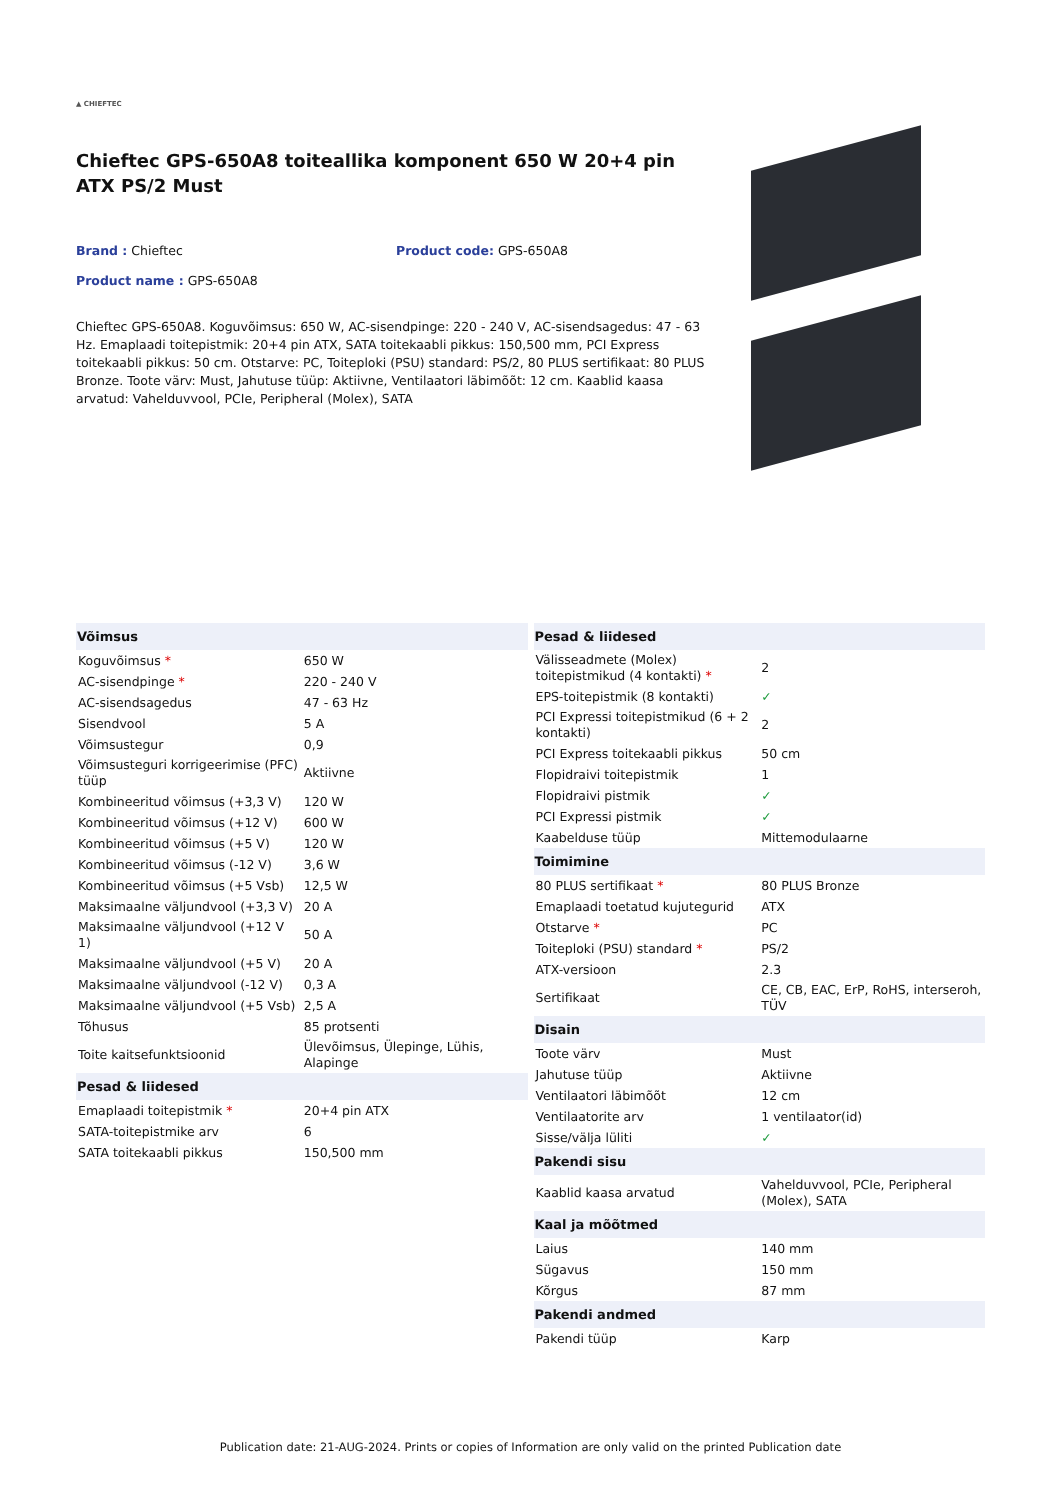▲ CHIEFTEC
Chieftec GPS-650A8 toiteallika komponent 650 W 20+4 pin ATX PS/2 Must
Brand : Chieftec Product code: GPS-650A8
Product name : GPS-650A8
Chieftec GPS-650A8. Koguvõimsus: 650 W, AC-sisendpinge: 220 - 240 V, AC-sisendsagedus: 47 - 63 Hz. Emaplaadi toitepistmik: 20+4 pin ATX, SATA toitekaabli pikkus: 150,500 mm, PCI Express toitekaabli pikkus: 50 cm. Otstarve: PC, Toiteploki (PSU) standard: PS/2, 80 PLUS sertifikaat: 80 PLUS Bronze. Toote värv: Must, Jahutuse tüüp: Aktiivne, Ventilaatori läbimõõt: 12 cm. Kaablid kaasa arvatud: Vahelduvvool, PCIe, Peripheral (Molex), SATA
| Võimsus | |
| --- | --- |
| Koguvõimsus * | 650 W |
| AC-sisendpinge * | 220 - 240 V |
| AC-sisendsagedus | 47 - 63 Hz |
| Sisendvool | 5 A |
| Võimsustegur | 0,9 |
| Võimsusteguri korrigeerimise (PFC) tüüp | Aktiivne |
| Kombineeritud võimsus (+3,3 V) | 120 W |
| Kombineeritud võimsus (+12 V) | 600 W |
| Kombineeritud võimsus (+5 V) | 120 W |
| Kombineeritud võimsus (-12 V) | 3,6 W |
| Kombineeritud võimsus (+5 Vsb) | 12,5 W |
| Maksimaalne väljundvool (+3,3 V) | 20 A |
| Maksimaalne väljundvool (+12 V 1) | 50 A |
| Maksimaalne väljundvool (+5 V) | 20 A |
| Maksimaalne väljundvool (-12 V) | 0,3 A |
| Maksimaalne väljundvool (+5 Vsb) | 2,5 A |
| Tõhusus | 85 protsenti |
| Toite kaitsefunktsioonid | Ülevõimsus, Ülepinge, Lühis, Alapinge |
| Pesad & liidesed | |
| Emaplaadi toitepistmik * | 20+4 pin ATX |
| SATA-toitepistmike arv | 6 |
| SATA toitekaabli pikkus | 150,500 mm |
| Pesad & liidesed | |
| --- | --- |
| Välisseadmete (Molex) toitepistmikud (4 kontakti) * | 2 |
| EPS-toitepistmik (8 kontakti) | ✓ |
| PCI Expressi toitepistmikud (6 + 2 kontakti) | 2 |
| PCI Express toitekaabli pikkus | 50 cm |
| Flopidraivi toitepistmik | 1 |
| Flopidraivi pistmik | ✓ |
| PCI Expressi pistmik | ✓ |
| Kaabelduse tüüp | Mittemodulaarne |
| Toimimine | |
| 80 PLUS sertifikaat * | 80 PLUS Bronze |
| Emaplaadi toetatud kujutegurid | ATX |
| Otstarve * | PC |
| Toiteploki (PSU) standard * | PS/2 |
| ATX-versioon | 2.3 |
| Sertifikaat | CE, CB, EAC, ErP, RoHS, interseroh, TÜV |
| Disain | |
| Toote värv | Must |
| Jahutuse tüüp | Aktiivne |
| Ventilaatori läbimõõt | 12 cm |
| Ventilaatorite arv | 1 ventilaator(id) |
| Sisse/välja lüliti | ✓ |
| Pakendi sisu | |
| Kaablid kaasa arvatud | Vahelduvvool, PCIe, Peripheral (Molex), SATA |
| Kaal ja mõõtmed | |
| Laius | 140 mm |
| Sügavus | 150 mm |
| Kõrgus | 87 mm |
| Pakendi andmed | |
| Pakendi tüüp | Karp |
Publication date: 21-AUG-2024. Prints or copies of Information are only valid on the printed Publication date